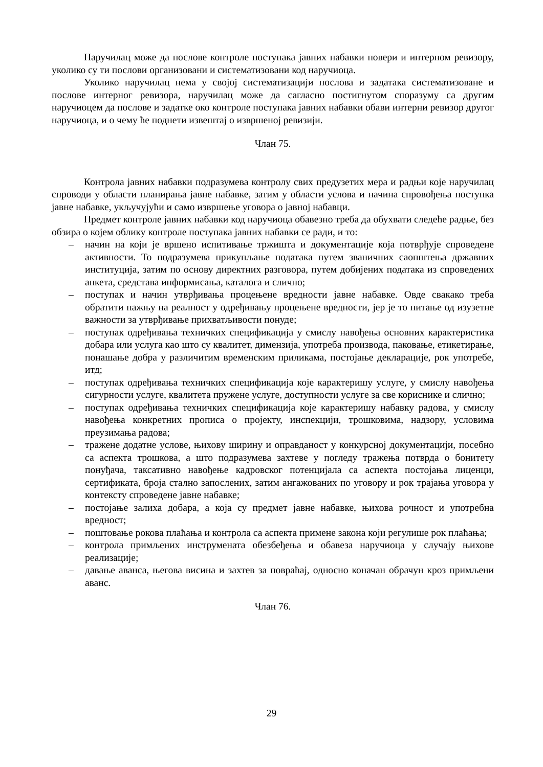Наручилац може да послове контроле поступака јавних набавки повери и интерном ревизору, уколико су ти послови организовани и систематизовани код наручиоца.
Уколико наручилац нема у својој систематизацији послова и задатака систематизоване и послове интерног ревизора, наручилац може да сагласно постигнутом споразуму са другим наручиоцем да послове и задатке око контроле поступака јавних набавки обави интерни ревизор другог наручиоца, и о чему ће поднети извештај о извршеној ревизији.
Члан 75.
Контрола јавних набавки подразумева контролу свих предузетих мера и радњи које наручилац спроводи у области планирања јавне набавке, затим у области услова и начина спровођења поступка јавне набавке, укључујући и само извршење уговора о јавној набавци.
Предмет контроле јавних набавки код наручиоца обавезно треба да обухвати следеће радње, без обзира о којем облику контроле поступака јавних набавки се ради, и то:
– начин на који је вршено испитивање тржишта и документације која потврђује спроведене активности. То подразумева прикупљање података путем званичних саопштења државних институција, затим по основу директних разговора, путем добијених података из спроведених анкета, средстава информисања, каталога и слично;
– поступак и начин утврђивања процењене вредности јавне набавке. Овде свакако треба обратити пажњу на реалност у одређивању процењене вредности, јер је то питање од изузетне важности за утврђивање прихватљивости понуде;
– поступак одређивања техничких спецификација у смислу навођења основних карактеристика добара или услуга као што су квалитет, димензија, употреба производа, паковање, етикетирање, понашање добра у различитим временским приликама, постојање декларације, рок употребе, итд;
– поступак одређивања техничких спецификација које карактеришу услуге, у смислу навођења сигурности услуге, квалитета пружене услуге, доступности услуге за све кориснике и слично;
– поступак одређивања техничких спецификација које карактеришу набавку радова, у смислу навођења конкретних прописа о пројекту, инспекцији, трошковима, надзору, условима преузимања радова;
– тражене додатне услове, њихову ширину и оправданост у конкурсној документацији, посебно са аспекта трошкова, а што подразумева захтеве у погледу тражења потврда о бонитету понуђача, таксативно навођење кадровског потенцијала са аспекта постојања лиценци, сертификата, броја стално запослених, затим ангажованих по уговору и рок трајања уговора у контексту спроведене јавне набавке;
– постојање залиха добара, а која су предмет јавне набавке, њихова рочност и употребна вредност;
– поштовање рокова плаћања и контрола са аспекта примене закона који регулише рок плаћања;
– контрола примљених инструмената обезбеђења и обавеза наручиоца у случају њихове реализације;
– давање аванса, његова висина и захтев за повраћај, односно коначан обрачун кроз примљени аванс.
Члан 76.
29